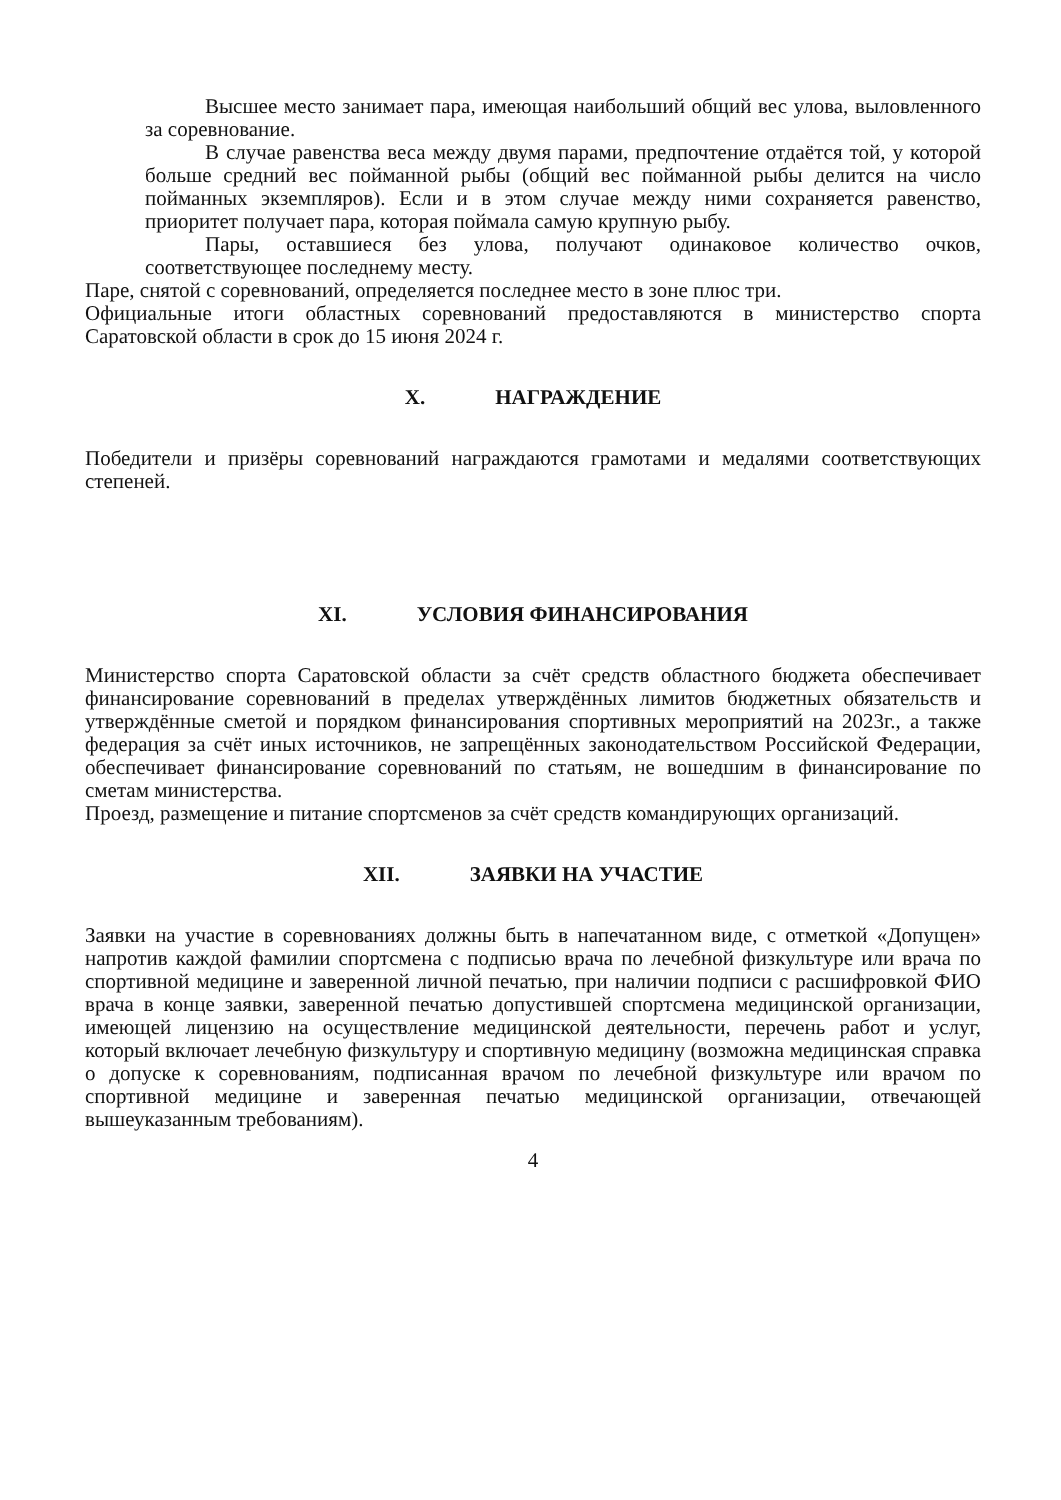Высшее место занимает пара, имеющая наибольший общий вес улова, выловленного за соревнование.
В случае равенства веса между двумя парами, предпочтение отдаётся той, у которой больше средний вес пойманной рыбы (общий вес пойманной рыбы делится на число пойманных экземпляров). Если и в этом случае между ними сохраняется равенство, приоритет получает пара, которая поймала самую крупную рыбу.
Пары, оставшиеся без улова, получают одинаковое количество очков, соответствующее последнему месту.
Паре, снятой с соревнований, определяется последнее место в зоне плюс три.
Официальные итоги областных соревнований предоставляются в министерство спорта Саратовской области в срок до 15 июня 2024 г.
X. НАГРАЖДЕНИЕ
Победители и призёры соревнований награждаются грамотами и медалями соответствующих степеней.
XI. УСЛОВИЯ ФИНАНСИРОВАНИЯ
Министерство спорта Саратовской области за счёт средств областного бюджета обеспечивает финансирование соревнований в пределах утверждённых лимитов бюджетных обязательств и утверждённые сметой и порядком финансирования спортивных мероприятий на 2023г., а также федерация за счёт иных источников, не запрещённых законодательством Российской Федерации, обеспечивает финансирование соревнований по статьям, не вошедшим в финансирование по сметам министерства.
Проезд, размещение и питание спортсменов за счёт средств командирующих организаций.
XII. ЗАЯВКИ НА УЧАСТИЕ
Заявки на участие в соревнованиях должны быть в напечатанном виде, с отметкой «Допущен» напротив каждой фамилии спортсмена с подписью врача по лечебной физкультуре или врача по спортивной медицине и заверенной личной печатью, при наличии подписи с расшифровкой ФИО врача в конце заявки, заверенной печатью допустившей спортсмена медицинской организации, имеющей лицензию на осуществление медицинской деятельности, перечень работ и услуг, который включает лечебную физкультуру и спортивную медицину (возможна медицинская справка о допуске к соревнованиям, подписанная врачом по лечебной физкультуре или врачом по спортивной медицине и заверенная печатью медицинской организации, отвечающей вышеуказанным требованиям).
4